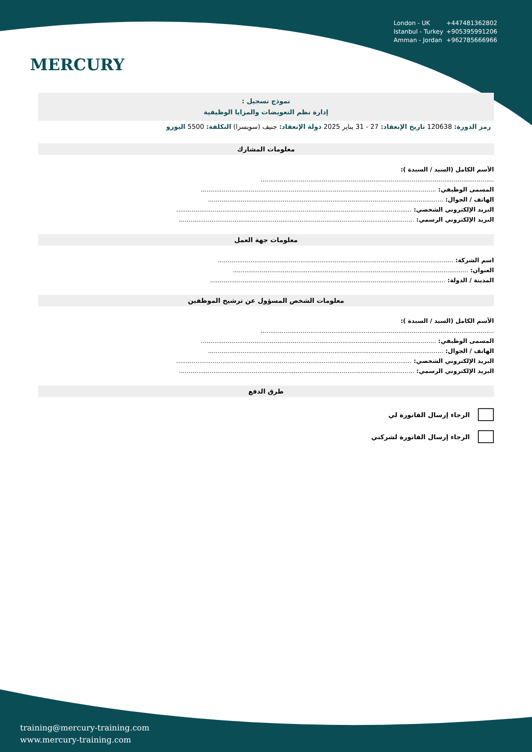MERCURY
London - UK +447481362802
Istanbul - Turkey +905395991206
Amman - Jordan +962785666966
نموذج تسجيل :
إدارة نظم التعويضات والمزايا الوظيفية
رمز الدورة: 120638 تاريخ الإنعقاد: 27 - 31 يناير 2025 دولة الإنعقاد: جنيف (سويسرا) التكلفة: 5500 اليورو
معلومات المشارك
الأسم الكامل (السيد / السيدة ):
..........................................................................................................................
المسمى الوظيفي: ...........................................................................................................................
الهاتف / الجوال: ...........................................................................................................................
البريد الإلكتروني الشخصي: ...........................................................................................................................
البريد الإلكتروني الرسمي: ...........................................................................................................................
معلومات جهة العمل
اسم الشركة: ...........................................................................................................................
العنوان: ...........................................................................................................................
المدينة / الدولة: ...........................................................................................................................
معلومات الشخص المسؤول عن ترشيح الموظفين
الأسم الكامل (السيد / السيدة ):
..........................................................................................................................
المسمى الوظيفي: ...........................................................................................................................
الهاتف / الجوال: ...........................................................................................................................
البريد الإلكتروني الشخصي: ...........................................................................................................................
البريد الإلكتروني الرسمي: ...........................................................................................................................
طرق الدفع
الرجاء إرسال الفاتورة لي
الرجاء إرسال الفاتورة لشركتي
training@mercury-training.com
www.mercury-training.com